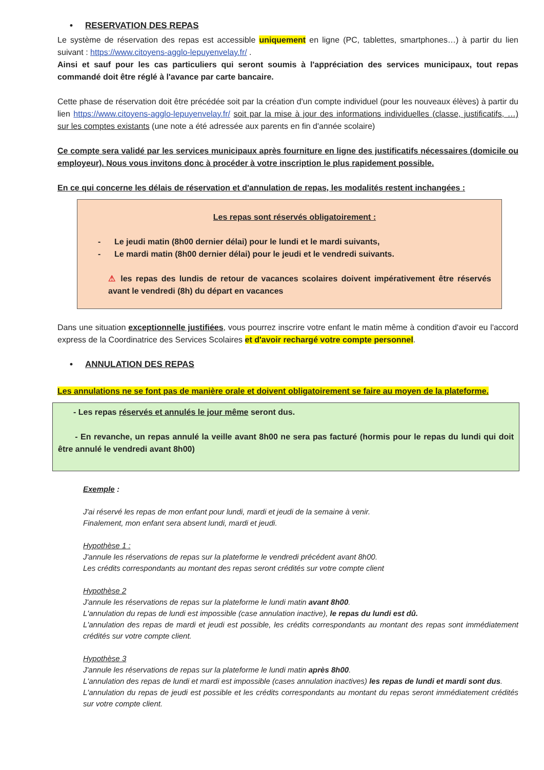• RESERVATION DES REPAS
Le système de réservation des repas est accessible uniquement en ligne (PC, tablettes, smartphones…) à partir du lien suivant : https://www.citoyens-agglo-lepuyenvelay.fr/ .
Ainsi et sauf pour les cas particuliers qui seront soumis à l'appréciation des services municipaux, tout repas commandé doit être réglé à l'avance par carte bancaire.
Cette phase de réservation doit être précédée soit par la création d'un compte individuel (pour les nouveaux élèves) à partir du lien https://www.citoyens-agglo-lepuyenvelay.fr/ soit par la mise à jour des informations individuelles (classe, justificatifs, …) sur les comptes existants (une note a été adressée aux parents en fin d'année scolaire)
Ce compte sera validé par les services municipaux après fourniture en ligne des justificatifs nécessaires (domicile ou employeur). Nous vous invitons donc à procéder à votre inscription le plus rapidement possible.
En ce qui concerne les délais de réservation et d'annulation de repas, les modalités restent inchangées :
Les repas sont réservés obligatoirement :
- Le jeudi matin (8h00 dernier délai) pour le lundi et le mardi suivants,
- Le mardi matin (8h00 dernier délai) pour le jeudi et le vendredi suivants.
⚠ les repas des lundis de retour de vacances scolaires doivent impérativement être réservés avant le vendredi (8h) du départ en vacances
Dans une situation exceptionnelle justifiées, vous pourrez inscrire votre enfant le matin même à condition d'avoir eu l'accord express de la Coordinatrice des Services Scolaires et d'avoir rechargé votre compte personnel.
• ANNULATION DES REPAS
Les annulations ne se font pas de manière orale et doivent obligatoirement se faire au moyen de la plateforme.
- Les repas réservés et annulés le jour même seront dus.
- En revanche, un repas annulé la veille avant 8h00 ne sera pas facturé (hormis pour le repas du lundi qui doit être annulé le vendredi avant 8h00)
Exemple :
J'ai réservé les repas de mon enfant pour lundi, mardi et jeudi de la semaine à venir.
Finalement, mon enfant sera absent lundi, mardi et jeudi.
Hypothèse 1 :
J'annule les réservations de repas sur la plateforme le vendredi précédent avant 8h00.
Les crédits correspondants au montant des repas seront crédités sur votre compte client
Hypothèse 2
J'annule les réservations de repas sur la plateforme le lundi matin avant 8h00.
L'annulation du repas de lundi est impossible (case annulation inactive), le repas du lundi est dû.
L'annulation des repas de mardi et jeudi est possible, les crédits correspondants au montant des repas sont immédiatement crédités sur votre compte client.
Hypothèse 3
J'annule les réservations de repas sur la plateforme le lundi matin après 8h00.
L'annulation des repas de lundi et mardi est impossible (cases annulation inactives) les repas de lundi et mardi sont dus.
L'annulation du repas de jeudi est possible et les crédits correspondants au montant du repas seront immédiatement crédités sur votre compte client.